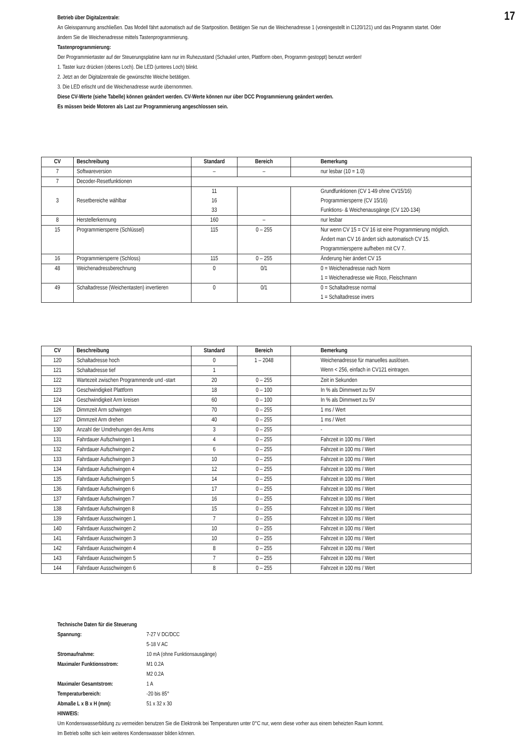17
Betrieb über Digitalzentrale:
An Gleisspannung anschließen. Das Modell fährt automatisch auf die Startposition. Betätigen Sie nun die Weichenadresse 1 (voreingestellt in C120/121) und das Programm startet. Oder ändern Sie die Weichenadresse mittels Tastenprogrammierung.
Tastenprogrammierung:
Der Programmiertaster auf der Steuerungsplatine kann nur im Ruhezustand (Schaukel unten, Plattform oben, Programm gestoppt) benutzt werden!
1. Taster kurz drücken (oberes Loch). Die LED (unteres Loch) blinkt.
2. Jetzt an der Digitalzentrale die gewünschte Weiche betätigen.
3. Die LED erlischt und die Weichenadresse wurde übernommen.
Diese CV-Werte (siehe Tabelle) können geändert werden. CV-Werte können nur über DCC Programmierung geändert werden.
Es müssen beide Motoren als Last zur Programmierung angeschlossen sein.
| CV | Beschreibung | Standard | Bereich | Bemerkung |
| --- | --- | --- | --- | --- |
| 7 | Softwareversion | – | – | nur lesbar (10 = 1.0) |
| 7 | Decoder-Resetfunktionen | | | |
| 3 | Resetbereiche wählbar | 11 16 33 | | Grundfunktionen (CV 1-49 ohne CV15/16) Programmiersperre (CV 15/16) Funktions- & Weichenausgänge (CV 120-134) |
| 8 | Herstellerkennung | 160 | – | nur lesbar |
| 15 | Programmiersperre (Schlüssel) | 115 | 0 – 255 | Nur wenn CV 15 = CV 16 ist eine Programmierung möglich. Ändert man CV 16 ändert sich automatisch CV 15. Programmiersperre aufheben mit CV 7. |
| 16 | Programmiersperre (Schloss) | 115 | 0 – 255 | Änderung hier ändert CV 15 |
| 48 | Weichenadressberechnung | 0 | 0/1 | 0 = Weichenadresse nach Norm 1 = Weichenadresse wie Roco, Fleischmann |
| 49 | Schaltadresse (Weichentasten) invertieren | 0 | 0/1 | 0 = Schaltadresse normal 1 = Schaltadresse invers |
| CV | Beschreibung | Standard | Bereich | Bemerkung |
| --- | --- | --- | --- | --- |
| 120 | Schaltadresse hoch | 0 | 1 – 2048 | Weichenadresse für manuelles auslösen. Wenn < 256, einfach in CV121 eintragen. |
| 121 | Schaltadresse tief | 1 | | |
| 122 | Wartezeit zwischen Programmende und -start | 20 | 0 – 255 | Zeit in Sekunden |
| 123 | Geschwindigkeit Plattform | 18 | 0 – 100 | In % als Dimmwert zu 5V |
| 124 | Geschwindigkeit Arm kreisen | 60 | 0 – 100 | In % als Dimmwert zu 5V |
| 126 | Dimmzeit Arm schwingen | 70 | 0 – 255 | 1 ms / Wert |
| 127 | Dimmzeit Arm drehen | 40 | 0 – 255 | 1 ms / Wert |
| 130 | Anzahl der Umdrehungen des Arms | 3 | 0 – 255 | - |
| 131 | Fahrdauer Aufschwingen 1 | 4 | 0 – 255 | Fahrzeit in 100 ms / Wert |
| 132 | Fahrdauer Aufschwingen 2 | 6 | 0 – 255 | Fahrzeit in 100 ms / Wert |
| 133 | Fahrdauer Aufschwingen 3 | 10 | 0 – 255 | Fahrzeit in 100 ms / Wert |
| 134 | Fahrdauer Aufschwingen 4 | 12 | 0 – 255 | Fahrzeit in 100 ms / Wert |
| 135 | Fahrdauer Aufschwingen 5 | 14 | 0 – 255 | Fahrzeit in 100 ms / Wert |
| 136 | Fahrdauer Aufschwingen 6 | 17 | 0 – 255 | Fahrzeit in 100 ms / Wert |
| 137 | Fahrdauer Aufschwingen 7 | 16 | 0 – 255 | Fahrzeit in 100 ms / Wert |
| 138 | Fahrdauer Aufschwingen 8 | 15 | 0 – 255 | Fahrzeit in 100 ms / Wert |
| 139 | Fahrdauer Ausschwingen 1 | 7 | 0 – 255 | Fahrzeit in 100 ms / Wert |
| 140 | Fahrdauer Ausschwingen 2 | 10 | 0 – 255 | Fahrzeit in 100 ms / Wert |
| 141 | Fahrdauer Ausschwingen 3 | 10 | 0 – 255 | Fahrzeit in 100 ms / Wert |
| 142 | Fahrdauer Ausschwingen 4 | 8 | 0 – 255 | Fahrzeit in 100 ms / Wert |
| 143 | Fahrdauer Ausschwingen 5 | 7 | 0 – 255 | Fahrzeit in 100 ms / Wert |
| 144 | Fahrdauer Ausschwingen 6 | 8 | 0 – 255 | Fahrzeit in 100 ms / Wert |
Technische Daten für die Steuerung
| Spannung: | 7-27 V DC/DCC |
| | 5-18 V AC |
| Stromaufnahme: | 10 mA (ohne Funktionsausgänge) |
| Maximaler Funktionsstrom: | M1 0.2A |
| | M2 0.2A |
| Maximaler Gesamtstrom: | 1 A |
| Temperaturbereich: | -20 bis 85° |
| Abmaße L x B x H (mm): | 51 x 32 x 30 |
HINWEIS:
Um Kondenswasserbildung zu vermeiden benutzen Sie die Elektronik bei Temperaturen unter 0°C nur, wenn diese vorher aus einem beheizten Raum kommt.
Im Betrieb sollte sich kein weiteres Kondenswasser bilden können.